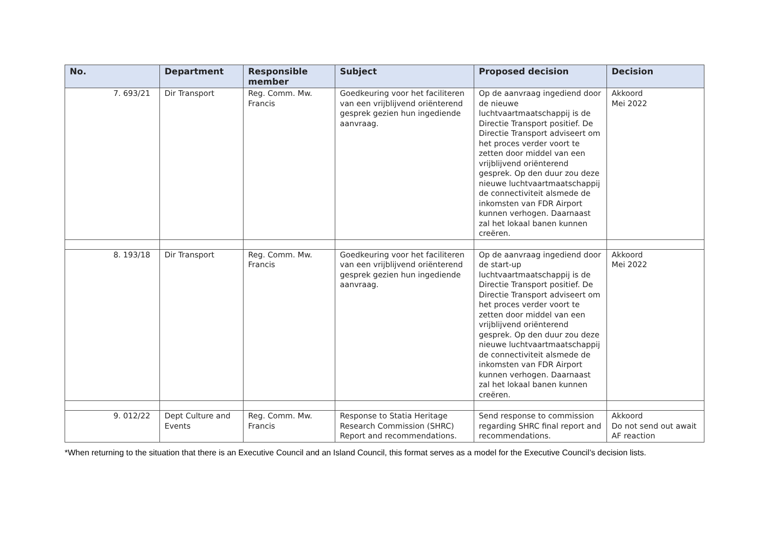| No. | Department | Responsible member | Subject | Proposed decision | Decision |
| --- | --- | --- | --- | --- | --- |
| 7. 693/21 | Dir Transport | Reg. Comm. Mw. Francis | Goedkeuring voor het faciliteren van een vrijblijvend oriënterend gesprek gezien hun ingediende aanvraag. | Op de aanvraag ingediend door de nieuwe luchtvaartmaatschappij is de Directie Transport positief. De Directie Transport adviseert om het proces verder voort te zetten door middel van een vrijblijvend oriënterend gesprek. Op den duur zou deze nieuwe luchtvaartmaatschappij de connectiviteit alsmede de inkomsten van FDR Airport kunnen verhogen. Daarnaast zal het lokaal banen kunnen creëren. | Akkoord Mei 2022 |
| 8. 193/18 | Dir Transport | Reg. Comm. Mw. Francis | Goedkeuring voor het faciliteren van een vrijblijvend oriënterend gesprek gezien hun ingediende aanvraag. | Op de aanvraag ingediend door de start-up luchtvaartmaatschappij is de Directie Transport positief. De Directie Transport adviseert om het proces verder voort te zetten door middel van een vrijblijvend oriënterend gesprek. Op den duur zou deze nieuwe luchtvaartmaatschappij de connectiviteit alsmede de inkomsten van FDR Airport kunnen verhogen. Daarnaast zal het lokaal banen kunnen creëren. | Akkoord Mei 2022 |
| 9. 012/22 | Dept Culture and Events | Reg. Comm. Mw. Francis | Response to Statia Heritage Research Commission (SHRC) Report and recommendations. | Send response to commission regarding SHRC final report and recommendations. | Akkoord Do not send out await AF reaction |
*When returning to the situation that there is an Executive Council and an Island Council, this format serves as a model for the Executive Council’s decision lists.